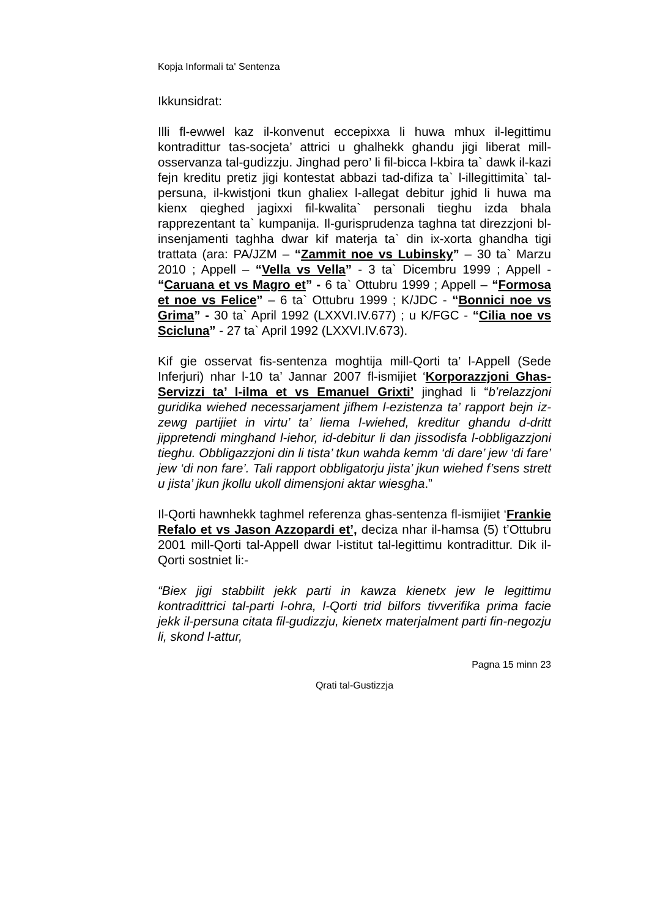Kopja Informali ta' Sentenza
Ikkunsidrat:
Illi fl-ewwel kaz il-konvenut eccepixxa li huwa mhux il-legittimu kontradittur tas-socjeta’ attrici u ghalhekk ghandu jigi liberat mill-osservanza tal-gudizzju. Jinghad pero’ li fil-bicca l-kbira ta` dawk il-kazi fejn kreditu pretiz jigi kontestat abbazi tad-difiza ta` l-illegittimita` tal-persuna, il-kwistjoni tkun ghaliex l-allegat debitur jghid li huwa ma kienx qieghed jagixxi fil-kwalita` personali tieghu izda bhala rapprezentant ta` kumpanija. Il-gurisprudenza taghna tat direzzjoni bl-insenjamenti taghha dwar kif materja ta` din ix-xorta ghandha tigi trattata (ara: PA/JZM – “Zammit noe vs Lubinsky” – 30 ta` Marzu 2010 ; Appell – “Vella vs Vella” - 3 ta` Dicembru 1999 ; Appell - “Caruana et vs Magro et” - 6 ta` Ottubru 1999 ; Appell – “Formosa et noe vs Felice” – 6 ta` Ottubru 1999 ; K/JDC - “Bonnici noe vs Grima” - 30 ta` April 1992 (LXXVI.IV.677) ; u K/FGC - “Cilia noe vs Scicluna” - 27 ta` April 1992 (LXXVI.IV.673).
Kif gie osservat fis-sentenza moghtija mill-Qorti ta’ l-Appell (Sede Inferjuri) nhar l-10 ta’ Jannar 2007 fl-ismijiet ‘Korporazzjoni Ghas-Servizzi ta’ l-ilma et vs Emanuel Grixti’ jinghad li “b’relazzjoni guridika wiehed necessarjament jifhem l-ezistenza ta’ rapport bejn iz-zewg partijiet in virtu’ ta’ liema l-wiehed, kreditur ghandu d-dritt jippretendi minghand l-iehor, id-debitur li dan jissodisfa l-obbligazzjoni tieghu. Obbligazzjoni din li tista’ tkun wahda kemm ‘di dare’ jew ‘di fare’ jew ‘di non fare’. Tali rapport obbligatorju jista’ jkun wiehed f’sens strett u jista’ jkun jkollu ukoll dimensjoni aktar wiesgha.”
Il-Qorti hawnhekk taghmel referenza ghas-sentenza fl-ismijiet ‘Frankie Refalo et vs Jason Azzopardi et’, deciza nhar il-hamsa (5) t’Ottubru 2001 mill-Qorti tal-Appell dwar l-istitut tal-legittimu kontradittur. Dik il-Qorti sostniet li:-
“Biex jigi stabbilit jekk parti in kawza kienetx jew le legittimu kontradittrici tal-parti l-ohra, l-Qorti trid bilfors tivverifika prima facie jekk il-persuna citata fil-gudizzju, kienetx materjalment parti fin-negozju li, skond l-attur,
Pagna 15 minn 23
Qrati tal-Gustizzja